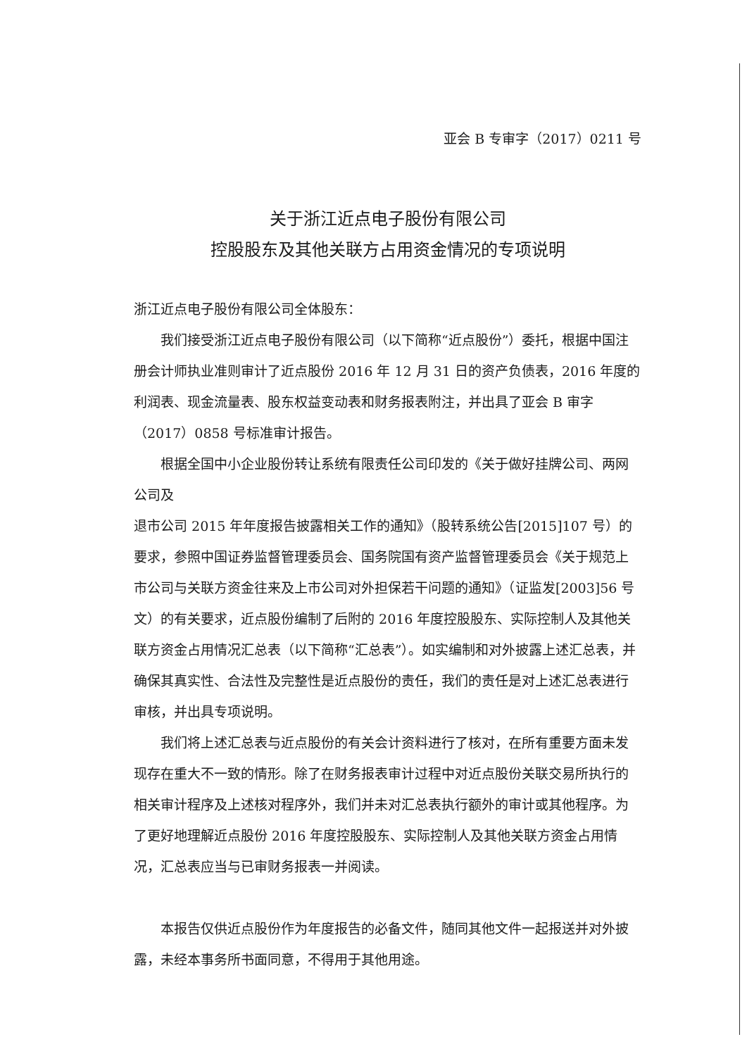亚会 B 专审字（2017）0211 号
关于浙江近点电子股份有限公司
控股股东及其他关联方占用资金情况的专项说明
浙江近点电子股份有限公司全体股东：
我们接受浙江近点电子股份有限公司（以下简称“近点股份”）委托，根据中国注册会计师执业准则审计了近点股份 2016 年 12 月 31 日的资产负债表，2016 年度的利润表、现金流量表、股东权益变动表和财务报表附注，并出具了亚会 B 审字（2017）0858 号标准审计报告。
根据全国中小企业股份转让系统有限责任公司印发的《关于做好挂牌公司、两网公司及
退市公司 2015 年年度报告披露相关工作的通知》（股转系统公告[2015]107 号）的要求，参照中国证券监督管理委员会、国务院国有资产监督管理委员会《关于规范上市公司与关联方资金往来及上市公司对外担保若干问题的通知》（证监发[2003]56 号文）的有关要求，近点股份编制了后附的 2016 年度控股股东、实际控制人及其他关联方资金占用情况汇总表（以下简称“汇总表”）。如实编制和对外披露上述汇总表，并确保其真实性、合法性及完整性是近点股份的责任，我们的责任是对上述汇总表进行审核，并出具专项说明。
我们将上述汇总表与近点股份的有关会计资料进行了核对，在所有重要方面未发现存在重大不一致的情形。除了在财务报表审计过程中对近点股份关联交易所执行的相关审计程序及上述核对程序外，我们并未对汇总表执行额外的审计或其他程序。为了更好地理解近点股份 2016 年度控股股东、实际控制人及其他关联方资金占用情况，汇总表应当与已审财务报表一并阅读。
本报告仅供近点股份作为年度报告的必备文件，随同其他文件一起报送并对外披露，未经本事务所书面同意，不得用于其他用途。